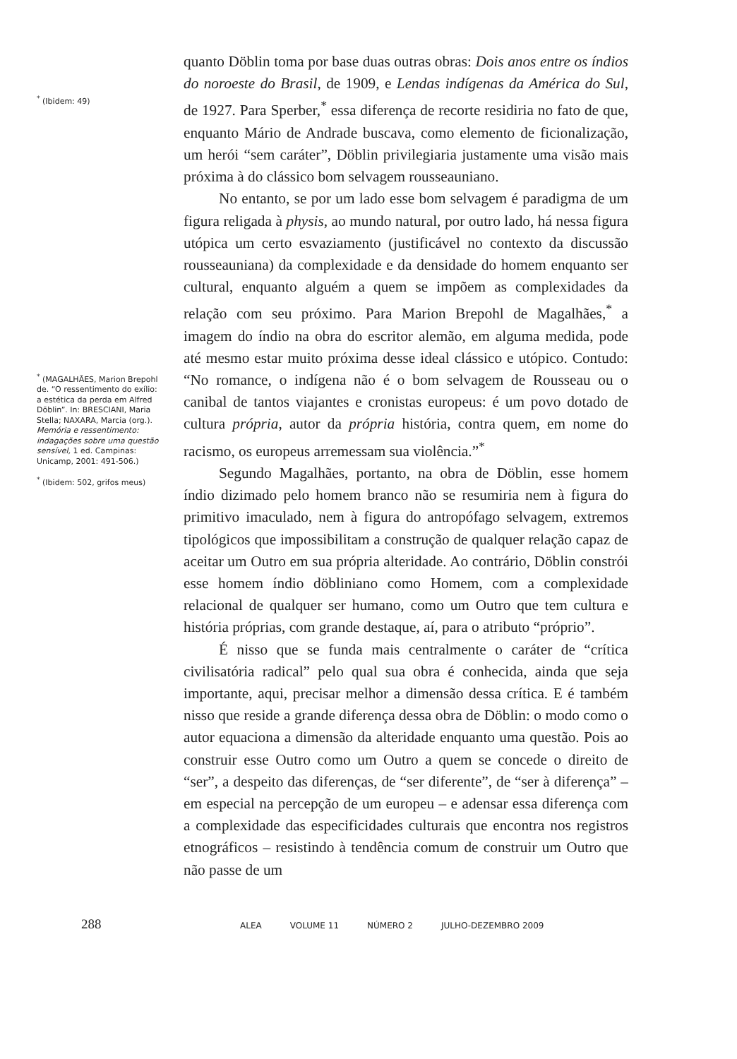<sup>*</sup> (Ibidem: 49)
<sup>*</sup> (MAGALHÃES, Marion Brepohl de. “O ressentimento do exílio: a estética da perda em Alfred Döblin”. In: BRESCIANI, Maria Stella; NAXARA, Marcia (org.). Memória e ressentimento: indagações sobre uma questão sensível, 1 ed. Campinas: Unicamp, 2001: 491-506.)
<sup>*</sup> (Ibidem: 502, grifos meus)
quanto Döblin toma por base duas outras obras: Dois anos entre os índios do noroeste do Brasil, de 1909, e Lendas indígenas da América do Sul, de 1927. Para Sperber,<sup>*</sup> essa diferença de recorte residiria no fato de que, enquanto Mário de Andrade buscava, como elemento de ficionalização, um herói “sem caráter”, Döblin privilegiaria justamente uma visão mais próxima à do clássico bom selvagem rousseauniano.
No entanto, se por um lado esse bom selvagem é paradigma de um figura religada à physis, ao mundo natural, por outro lado, há nessa figura utópica um certo esvaziamento (justificável no contexto da discussão rousseauniana) da complexidade e da densidade do homem enquanto ser cultural, enquanto alguém a quem se impõem as complexidades da relação com seu próximo. Para Marion Brepohl de Magalhães,<sup>*</sup> a imagem do índio na obra do escritor alemão, em alguma medida, pode até mesmo estar muito próxima desse ideal clássico e utópico. Contudo: “No romance, o indígena não é o bom selvagem de Rousseau ou o canibal de tantos viajantes e cronistas europeus: é um povo dotado de cultura própria, autor da própria história, contra quem, em nome do racismo, os europeus arremessam sua violência.”<sup>*</sup>
Segundo Magalhães, portanto, na obra de Döblin, esse homem índio dizimado pelo homem branco não se resumiria nem à figura do primitivo imaculado, nem à figura do antropófago selvagem, extremos tipológicos que impossibilitam a construção de qualquer relação capaz de aceitar um Outro em sua própria alteridade. Ao contrário, Döblin constrói esse homem índio döbliniano como Homem, com a complexidade relacional de qualquer ser humano, como um Outro que tem cultura e história próprias, com grande destaque, aí, para o atributo “próprio”.
É nisso que se funda mais centralmente o caráter de “crítica civilisatória radical” pelo qual sua obra é conhecida, ainda que seja importante, aqui, precisar melhor a dimensão dessa crítica. E é também nisso que reside a grande diferença dessa obra de Döblin: o modo como o autor equaciona a dimensão da alteridade enquanto uma questão. Pois ao construir esse Outro como um Outro a quem se concede o direito de “ser”, a despeito das diferenças, de “ser diferente”, de “ser à diferença” – em especial na percepção de um europeu – e adensar essa diferença com a complexidade das especificidades culturais que encontra nos registros etnográficos – resistindo à tendência comum de construir um Outro que não passe de um
288
ALEA VOLUME 11 NÚMERO 2 JULHO-DEZEMBRO 2009